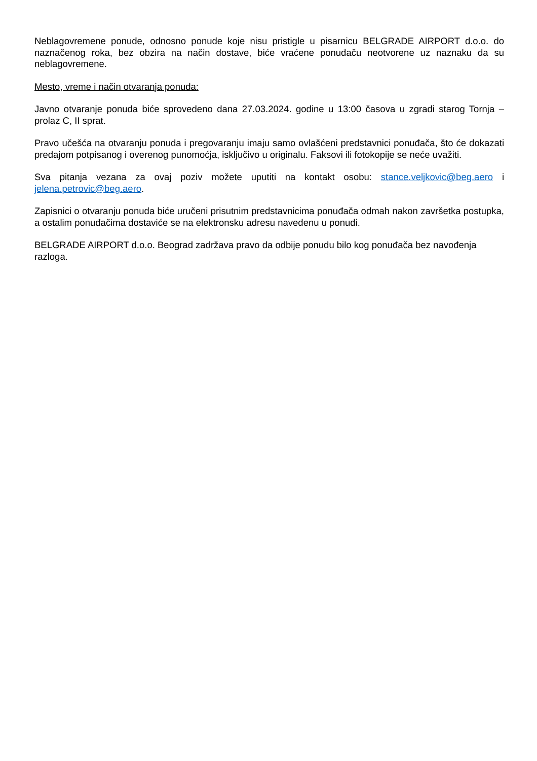Neblagovremene ponude, odnosno ponude koje nisu pristigle u pisarnicu BELGRADE AIRPORT d.o.o. do naznačenog roka, bez obzira na način dostave, biće vraćene ponuđaču neotvorene uz naznaku da su neblagovremene.
Mesto, vreme i način otvaranja ponuda:
Javno otvaranje ponuda biće sprovedeno dana 27.03.2024. godine u 13:00 časova u zgradi starog Tornja – prolaz C, II sprat.
Pravo učešća na otvaranju ponuda i pregovaranju imaju samo ovlašćeni predstavnici ponuđača, što će dokazati predajom potpisanog i overenog punomoćja, isključivo u originalu. Faksovi ili fotokopije se neće uvažiti.
Sva pitanja vezana za ovaj poziv možete uputiti na kontakt osobu: stance.veljkovic@beg.aero i jelena.petrovic@beg.aero.
Zapisnici o otvaranju ponuda biće uručeni prisutnim predstavnicima ponuđača odmah nakon završetka postupka, a ostalim ponuđačima dostaviće se na elektronsku adresu navedenu u ponudi.
BELGRADE AIRPORT d.o.o. Beograd zadržava pravo da odbije ponudu bilo kog ponuđača bez navođenja razloga.